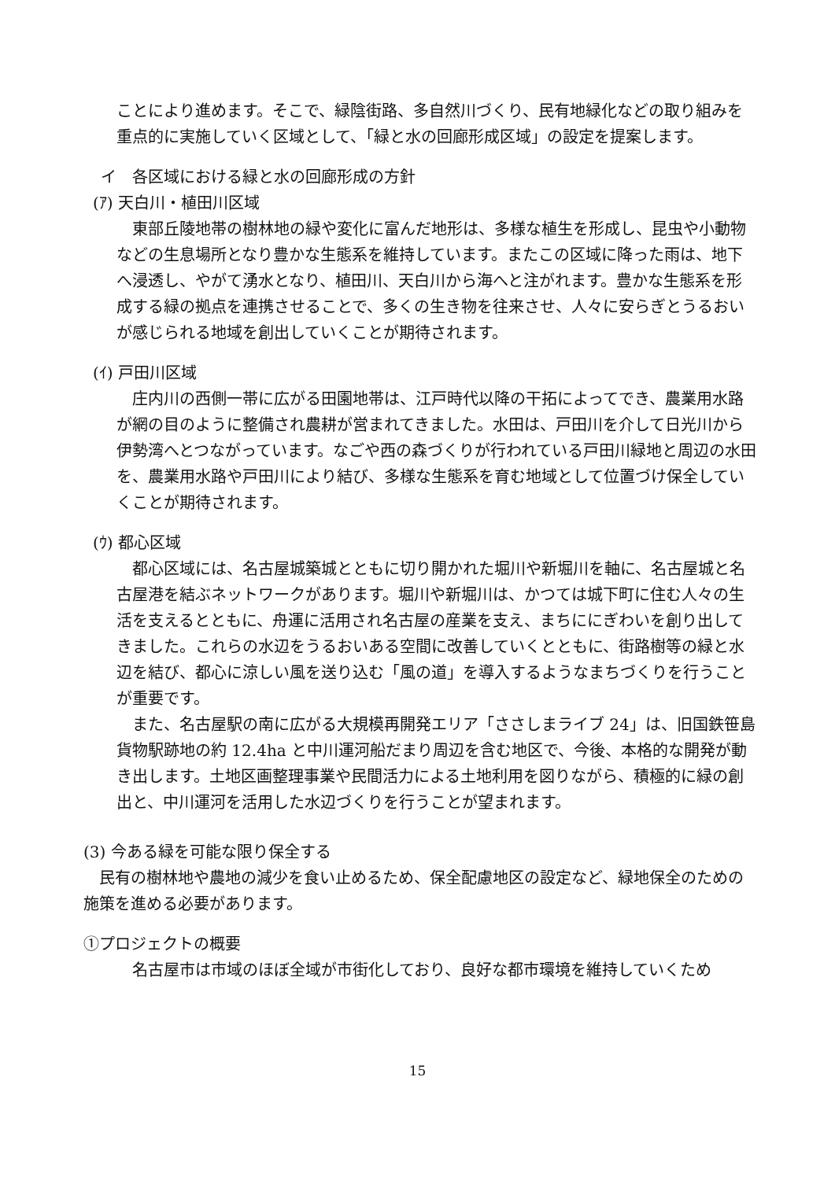ことにより進めます。そこで、緑陰街路、多自然川づくり、民有地緑化などの取り組みを重点的に実施していく区域として、「緑と水の回廊形成区域」の設定を提案します。
イ　各区域における緑と水の回廊形成の方針
(ｱ) 天白川・植田川区域
東部丘陵地帯の樹林地の緑や変化に富んだ地形は、多様な植生を形成し、昆虫や小動物などの生息場所となり豊かな生態系を維持しています。またこの区域に降った雨は、地下へ浸透し、やがて湧水となり、植田川、天白川から海へと注がれます。豊かな生態系を形成する緑の拠点を連携させることで、多くの生き物を往来させ、人々に安らぎとうるおいが感じられる地域を創出していくことが期待されます。
(ｲ) 戸田川区域
庄内川の西側一帯に広がる田園地帯は、江戸時代以降の干拓によってでき、農業用水路が網の目のように整備され農耕が営まれてきました。水田は、戸田川を介して日光川から伊勢湾へとつながっています。なごや西の森づくりが行われている戸田川緑地と周辺の水田を、農業用水路や戸田川により結び、多様な生態系を育む地域として位置づけ保全していくことが期待されます。
(ｳ) 都心区域
都心区域には、名古屋城築城とともに切り開かれた堀川や新堀川を軸に、名古屋城と名古屋港を結ぶネットワークがあります。堀川や新堀川は、かつては城下町に住む人々の生活を支えるとともに、舟運に活用され名古屋の産業を支え、まちににぎわいを創り出してきました。これらの水辺をうるおいある空間に改善していくとともに、街路樹等の緑と水辺を結び、都心に涼しい風を送り込む「風の道」を導入するようなまちづくりを行うことが重要です。
また、名古屋駅の南に広がる大規模再開発エリア「ささしまライブ 24」は、旧国鉄笹島貨物駅跡地の約 12.4ha と中川運河船だまり周辺を含む地区で、今後、本格的な開発が動き出します。土地区画整理事業や民間活力による土地利用を図りながら、積極的に緑の創出と、中川運河を活用した水辺づくりを行うことが望まれます。
(3) 今ある緑を可能な限り保全する
民有の樹林地や農地の減少を食い止めるため、保全配慮地区の設定など、緑地保全のための施策を進める必要があります。
①プロジェクトの概要
名古屋市は市域のほぼ全域が市街化しており、良好な都市環境を維持していくため
15